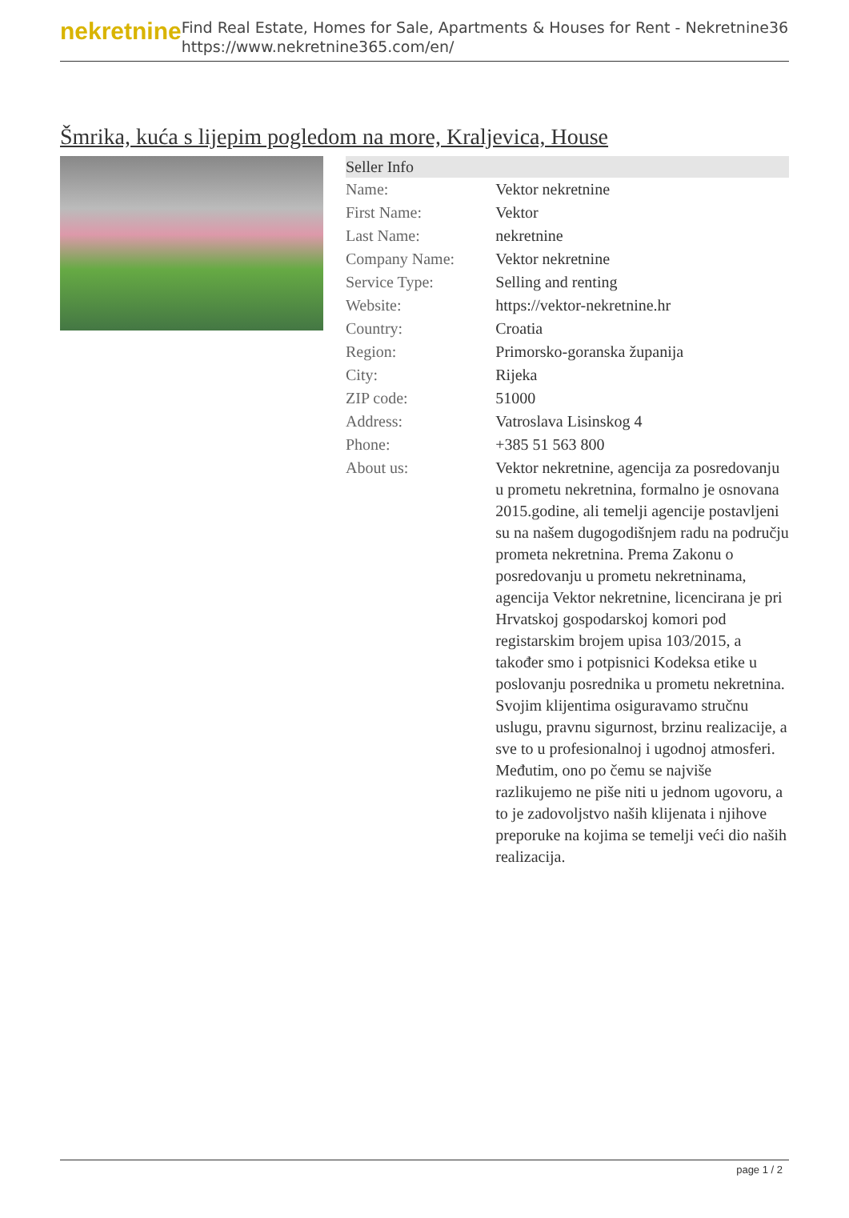nekretnine
Find Real Estate, Homes for Sale, Apartments & Houses for Rent - Nekretnine365
https://www.nekretnine365.com/en/
Šmrika, kuća s lijepim pogledom na more, Kraljevica, House
| Seller Info | |
| --- | --- |
| Name: | Vektor nekretnine |
| First Name: | Vektor |
| Last Name: | nekretnine |
| Company Name: | Vektor nekretnine |
| Service Type: | Selling and renting |
| Website: | https://vektor-nekretnine.hr |
| Country: | Croatia |
| Region: | Primorsko-goranska županija |
| City: | Rijeka |
| ZIP code: | 51000 |
| Address: | Vatroslava Lisinskog 4 |
| Phone: | +385 51 563 800 |
| About us: | Vektor nekretnine, agencija za posredovanju u prometu nekretnina, formalno je osnovana 2015.godine, ali temelji agencije postavljeni su na našem dugogodišnjem radu na području prometa nekretnina. Prema Zakonu o posredovanju u prometu nekretninama, agencija Vektor nekretnine, licencirana je pri Hrvatskoj gospodarskoj komori pod registarskim brojem upisa 103/2015, a također smo i potpisnici Kodeksa etike u poslovanju posrednika u prometu nekretnina. Svojim klijentima osiguravamo stručnu uslugu, pravnu sigurnost, brzinu realizacije, a sve to u profesionalnoj i ugodnoj atmosferi. Međutim, ono po čemu se najviše razlikujemo ne piše niti u jednom ugovoru, a to je zadovoljstvo naših klijenata i njihove preporuke na kojima se temelji veći dio naših realizacija. |
page 1 / 2